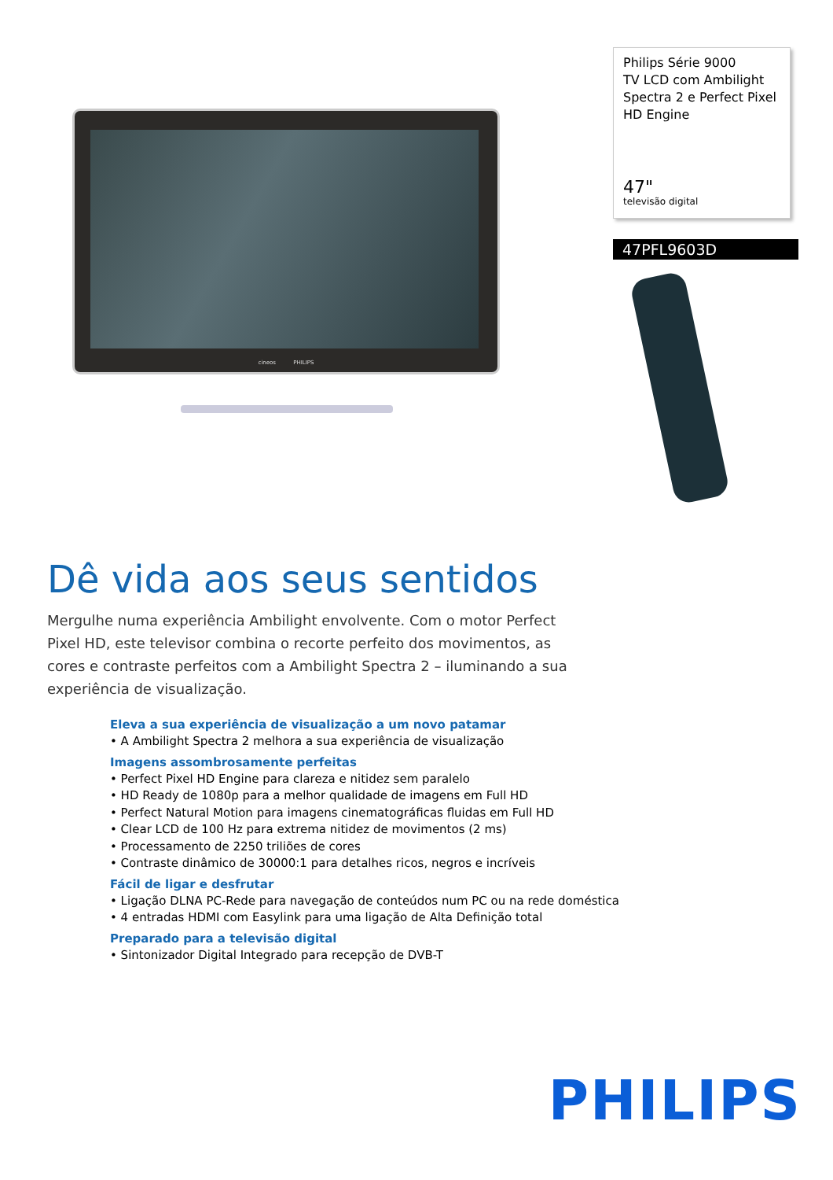cineos PHILIPS
Philips Série 9000
TV LCD com Ambilight Spectra 2 e Perfect Pixel HD Engine
47"
televisão digital
47PFL9603D
Dê vida aos seus sentidos
Mergulhe numa experiência Ambilight envolvente. Com o motor Perfect Pixel HD, este televisor combina o recorte perfeito dos movimentos, as cores e contraste perfeitos com a Ambilight Spectra 2 – iluminando a sua experiência de visualização.
Eleva a sua experiência de visualização a um novo patamar
• A Ambilight Spectra 2 melhora a sua experiência de visualização
Imagens assombrosamente perfeitas
• Perfect Pixel HD Engine para clareza e nitidez sem paralelo
• HD Ready de 1080p para a melhor qualidade de imagens em Full HD
• Perfect Natural Motion para imagens cinematográficas fluidas em Full HD
• Clear LCD de 100 Hz para extrema nitidez de movimentos (2 ms)
• Processamento de 2250 triliões de cores
• Contraste dinâmico de 30000:1 para detalhes ricos, negros e incríveis
Fácil de ligar e desfrutar
• Ligação DLNA PC-Rede para navegação de conteúdos num PC ou na rede doméstica
• 4 entradas HDMI com Easylink para uma ligação de Alta Definição total
Preparado para a televisão digital
• Sintonizador Digital Integrado para recepção de DVB-T
PHILIPS